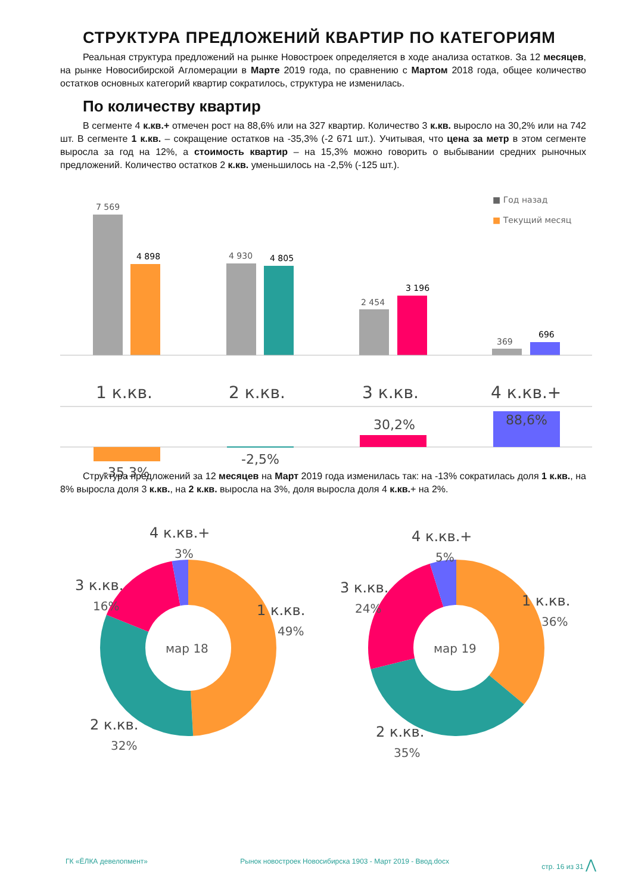СТРУКТУРА ПРЕДЛОЖЕНИЙ КВАРТИР ПО КАТЕГОРИЯМ
Реальная структура предложений на рынке Новостроек определяется в ходе анализа остатков. За 12 месяцев, на рынке Новосибирской Агломерации в Марте 2019 года, по сравнению с Мартом 2018 года, общее количество остатков основных категорий квартир сократилось, структура не изменилась.
По количеству квартир
В сегменте 4 к.кв.+ отмечен рост на 88,6% или на 327 квартир. Количество 3 к.кв. выросло на 30,2% или на 742 шт. В сегменте 1 к.кв. – сокращение остатков на -35,3% (-2 671 шт.). Учитывая, что цена за метр в этом сегменте выросла за год на 12%, а стоимость квартир – на 15,3% можно говорить о выбывании средних рыночных предложений. Количество остатков 2 к.кв. уменьшилось на -2,5% (-125 шт.).
■ Год назад
■ Текущий месяц
7 569
4 898
4 930
4 805
2 454
3 196
369
696
1 к.кв.
2 к.кв.
3 к.кв.
4 к.кв.+
-35,3%
-2,5%
30,2%
88,6%
Структура предложений за 12 месяцев на Март 2019 года изменилась так: на -13% сократилась доля 1 к.кв., на 8% выросла доля 3 к.кв., на 2 к.кв. выросла на 3%, доля выросла доля 4 к.кв.+ на 2%.
мар 18
4 к.кв.+
3%
3 к.кв.
16%
1 к.кв.
49%
2 к.кв.
32%
мар 19
4 к.кв.+
5%
3 к.кв.
24%
1 к.кв.
36%
2 к.кв.
35%
ГК «ЁЛКА девелопмент» Рынок новостроек Новосибирска 1903 - Март 2019 - Ввод.docx стр. 16 из 31 ⋀